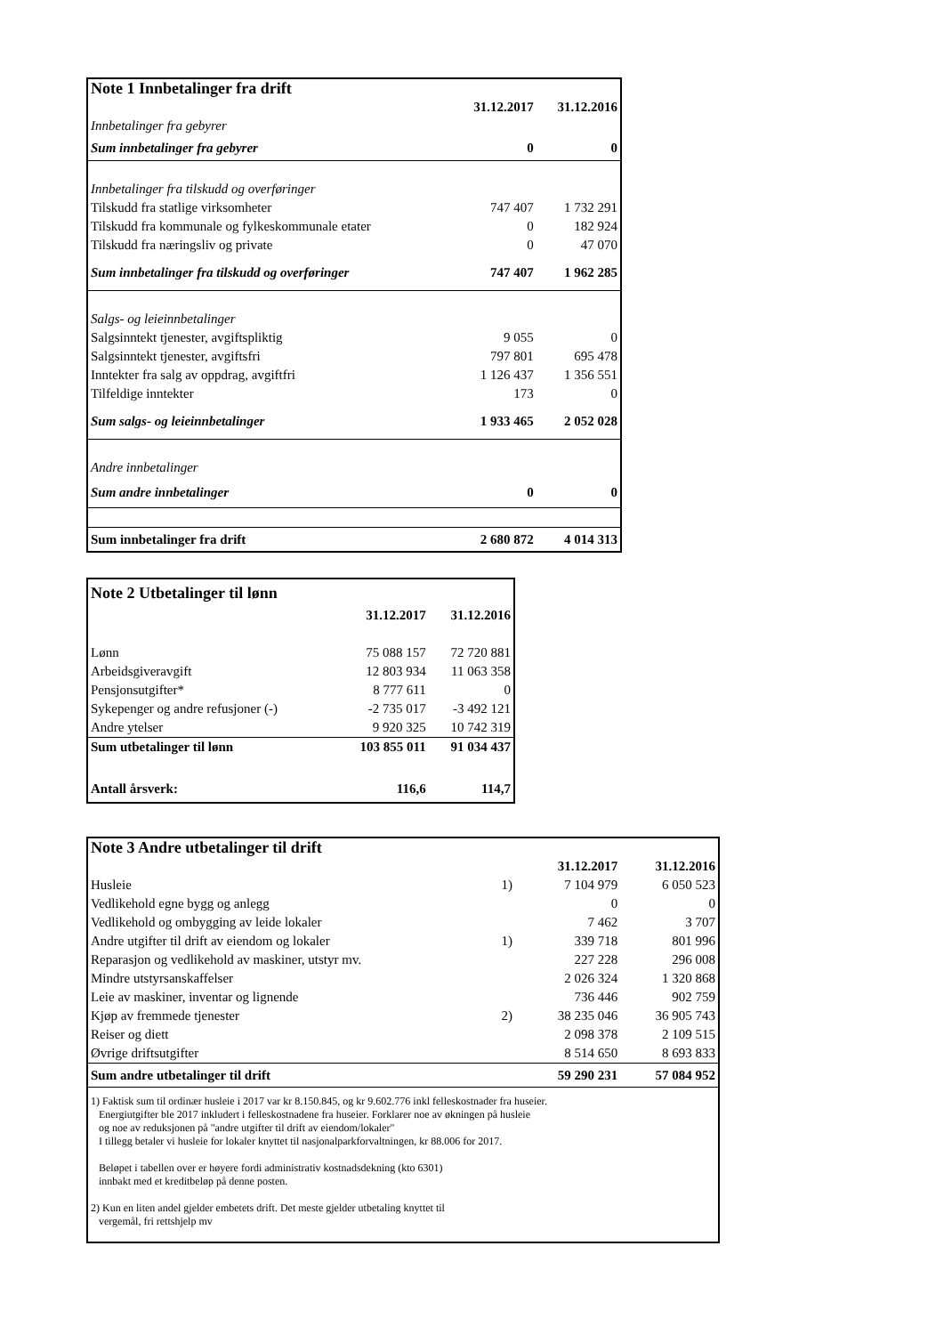| Note 1 Innbetalinger fra drift | | |
| --- | --- | --- |
| | 31.12.2017 | 31.12.2016 |
| Innbetalinger fra gebyrer | | |
| Sum innbetalinger fra gebyrer | 0 | 0 |
| Innbetalinger fra tilskudd og overføringer | | |
| Tilskudd fra statlige virksomheter | 747 407 | 1 732 291 |
| Tilskudd fra kommunale og fylkeskommunale etater | 0 | 182 924 |
| Tilskudd fra næringsliv og private | 0 | 47 070 |
| Sum innbetalinger fra tilskudd og overføringer | 747 407 | 1 962 285 |
| Salgs- og leieinnbetalinger | | |
| Salgsinntekt tjenester, avgiftspliktig | 9 055 | 0 |
| Salgsinntekt tjenester, avgiftsfri | 797 801 | 695 478 |
| Inntekter fra salg av oppdrag, avgiftfri | 1 126 437 | 1 356 551 |
| Tilfeldige inntekter | 173 | 0 |
| Sum salgs- og leieinnbetalinger | 1 933 465 | 2 052 028 |
| Andre innbetalinger | | |
| Sum andre innbetalinger | 0 | 0 |
| Sum innbetalinger fra drift | 2 680 872 | 4 014 313 |
| Note 2 Utbetalinger til lønn | | |
| --- | --- | --- |
| | 31.12.2017 | 31.12.2016 |
| Lønn | 75 088 157 | 72 720 881 |
| Arbeidsgiveravgift | 12 803 934 | 11 063 358 |
| Pensjonsutgifter* | 8 777 611 | 0 |
| Sykepenger og andre refusjoner (-) | -2 735 017 | -3 492 121 |
| Andre ytelser | 9 920 325 | 10 742 319 |
| Sum utbetalinger til lønn | 103 855 011 | 91 034 437 |
| Antall årsverk: | 116,6 | 114,7 |
| Note 3 Andre utbetalinger til drift | | | |
| --- | --- | --- | --- |
| | | 31.12.2017 | 31.12.2016 |
| Husleie | 1) | 7 104 979 | 6 050 523 |
| Vedlikehold egne bygg og anlegg | | 0 | 0 |
| Vedlikehold og ombygging av leide lokaler | | 7 462 | 3 707 |
| Andre utgifter til drift av eiendom og lokaler | 1) | 339 718 | 801 996 |
| Reparasjon og vedlikehold av maskiner, utstyr mv. | | 227 228 | 296 008 |
| Mindre utstyrsanskaffelser | | 2 026 324 | 1 320 868 |
| Leie av maskiner, inventar og lignende | | 736 446 | 902 759 |
| Kjøp av fremmede tjenester | 2) | 38 235 046 | 36 905 743 |
| Reiser og diett | | 2 098 378 | 2 109 515 |
| Øvrige driftsutgifter | | 8 514 650 | 8 693 833 |
| Sum andre utbetalinger til drift | | 59 290 231 | 57 084 952 |
| 1) Faktisk sum til ordinær husleie i 2017 var kr 8.150.845, og kr 9.602.776 inkl felleskostnader fra huseier. Energiutgifter ble 2017 inkludert i felleskostnadene fra huseier. Forklarer noe av økningen på husleie og noe av reduksjonen på "andre utgifter til drift av eiendom/lokaler" I tillegg betaler vi husleie for lokaler knyttet til nasjonalparkforvaltningen, kr 88.006 for 2017. Beløpet i tabellen over er høyere fordi administrativ kostnadsdekning (kto 6301) innbakt med et kreditbeløp på denne posten. 2) Kun en liten andel gjelder embetets drift. Det meste gjelder utbetaling knyttet til vergemål, fri rettshjelp mv | | | |